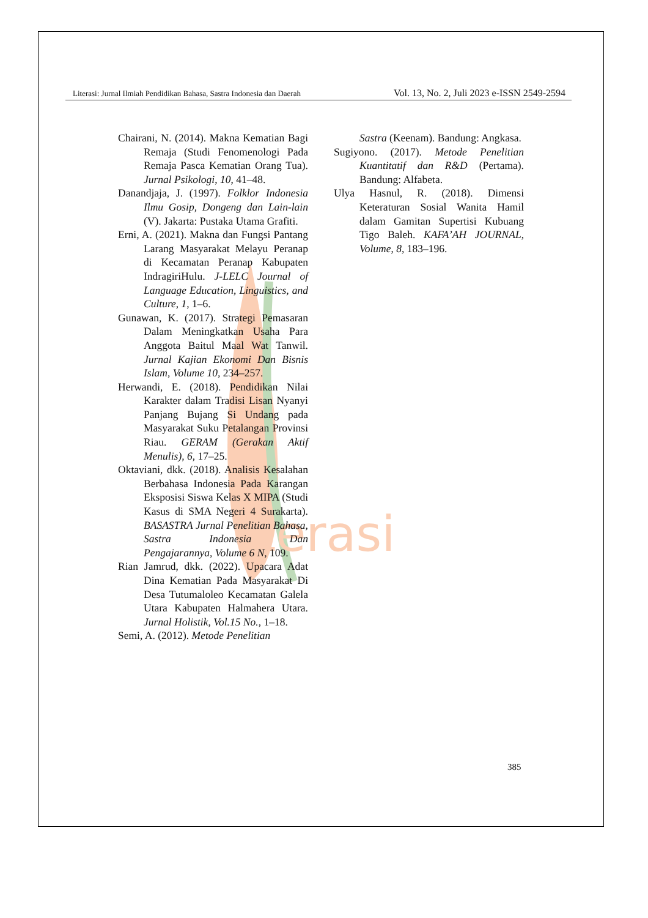terasi
Literasi: Jurnal Ilmiah Pendidikan Bahasa, Sastra Indonesia dan Daerah Vol. 13, No. 2, Juli 2023 e-ISSN 2549-2594
Chairani, N. (2014). Makna Kematian Bagi Remaja (Studi Fenomenologi Pada Remaja Pasca Kematian Orang Tua). Jurnal Psikologi, 10, 41–48.
Danandjaja, J. (1997). Folklor Indonesia Ilmu Gosip, Dongeng dan Lain-lain (V). Jakarta: Pustaka Utama Grafiti.
Erni, A. (2021). Makna dan Fungsi Pantang Larang Masyarakat Melayu Peranap di Kecamatan Peranap Kabupaten IndragiriHulu. J-LELC Journal of Language Education, Linguistics, and Culture, 1, 1–6.
Gunawan, K. (2017). Strategi Pemasaran Dalam Meningkatkan Usaha Para Anggota Baitul Maal Wat Tanwil. Jurnal Kajian Ekonomi Dan Bisnis Islam, Volume 10, 234–257.
Herwandi, E. (2018). Pendidikan Nilai Karakter dalam Tradisi Lisan Nyanyi Panjang Bujang Si Undang pada Masyarakat Suku Petalangan Provinsi Riau. GERAM (Gerakan Aktif Menulis), 6, 17–25.
Oktaviani, dkk. (2018). Analisis Kesalahan Berbahasa Indonesia Pada Karangan Eksposisi Siswa Kelas X MIPA (Studi Kasus di SMA Negeri 4 Surakarta). BASASTRA Jurnal Penelitian Bahasa, Sastra Indonesia Dan Pengajarannya, Volume 6 N, 109.
Rian Jamrud, dkk. (2022). Upacara Adat Dina Kematian Pada Masyarakat Di Desa Tutumaloleo Kecamatan Galela Utara Kabupaten Halmahera Utara. Jurnal Holistik, Vol.15 No., 1–18.
Semi, A. (2012). Metode Penelitian
Sastra (Keenam). Bandung: Angkasa.
Sugiyono. (2017). Metode Penelitian Kuantitatif dan R&D (Pertama). Bandung: Alfabeta.
Ulya Hasnul, R. (2018). Dimensi Keteraturan Sosial Wanita Hamil dalam Gamitan Supertisi Kubuang Tigo Baleh. KAFA’AH JOURNAL, Volume, 8, 183–196.
385